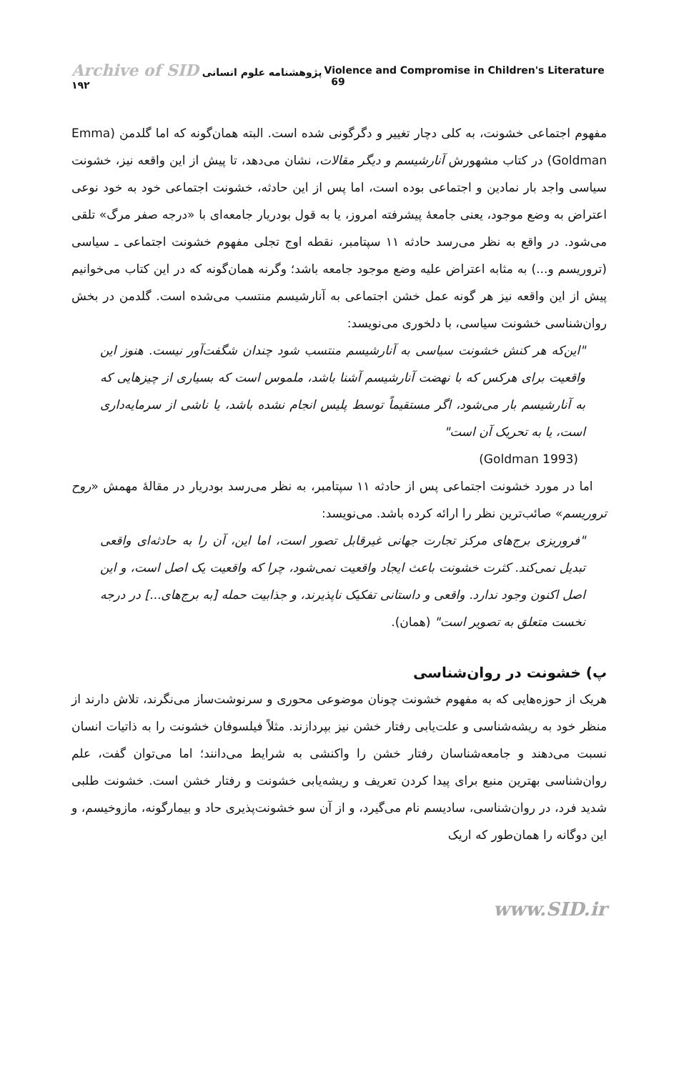Archive of SID پژوهشنامه علوم انسانی ۱۹۲ Violence and Compromise in Children's Literature 69
مفهوم اجتماعی خشونت، به کلی دچار تغییر و دگرگونی شده است. البته همان‌گونه که اما گلدمن (Emma Goldman) در کتاب مشهورش آنارشیسم و دیگر مقالات، نشان می‌دهد، تا پیش از این واقعه نیز، خشونت سیاسی واجد بار نمادین و اجتماعی بوده است، اما پس از این حادثه، خشونت اجتماعی خود به خود نوعی اعتراض به وضع موجود، یعنی جامعهٔ پیشرفته امروز، یا به قول بودریار جامعه‌ای با «درجه صفر مرگ» تلقی می‌شود. در واقع به نظر می‌رسد حادثه ۱۱ سپتامبر، نقطه اوج تجلی مفهوم خشونت اجتماعی ـ سیاسی (تروریسم و...) به مثابه اعتراض علیه وضع موجود جامعه باشد؛ وگرنه همان‌گونه که در این کتاب می‌خوانیم پیش از این واقعه نیز هر گونه عمل خشن اجتماعی به آنارشیسم منتسب می‌شده است. گلدمن در بخش روان‌شناسی خشونت سیاسی، با دلخوری می‌نویسد:
"این‌که هر کنش خشونت سیاسی به آنارشیسم منتسب شود چندان شگفت‌آور نیست. هنوز این واقعیت برای هرکس که با نهضت آنارشیسم آشنا باشد، ملموس است که بسیاری از چیزهایی که به آنارشیسم بار می‌شود، اگر مستقیماً توسط پلیس انجام نشده باشد، یا ناشی از سرمایه‌داری است، یا به تحریک آن است"
(Goldman 1993)
اما در مورد خشونت اجتماعی پس از حادثه ۱۱ سپتامبر، به نظر می‌رسد بودریار در مقالهٔ مهمش «روح تروریسم» صائب‌ترین نظر را ارائه کرده باشد. می‌نویسد:
"فروریزی برج‌های مرکز تجارت جهانی غیرقابل تصور است، اما این، آن را به حادثه‌ای واقعی تبدیل نمی‌کند. کثرت خشونت باعث ایجاد واقعیت نمی‌شود، چرا که واقعیت یک اصل است، و این اصل اکنون وجود ندارد. واقعی و داستانی تفکیک ناپذیرند، و جذابیت حمله [به برج‌های...] در درجه نخست متعلق به تصویر است" (همان).
پ) خشونت در روان‌شناسی
هریک از حوزه‌هایی که به مفهوم خشونت چونان موضوعی محوری و سرنوشت‌ساز می‌نگرند، تلاش دارند از منظر خود به ریشه‌شناسی و علت‌یابی رفتار خشن نیز بپردازند. مثلاً فیلسوفان خشونت را به ذاتیات انسان نسبت می‌دهند و جامعه‌شناسان رفتار خشن را واکنشی به شرایط می‌دانند؛ اما می‌توان گفت، علم روان‌شناسی بهترین منبع برای پیدا کردن تعریف و ریشه‌یابی خشونت و رفتار خشن است. خشونت طلبی شدید فرد، در روان‌شناسی، سادیسم نام می‌گیرد، و از آن سو خشونت‌پذیری حاد و بیمارگونه، مازوخیسم، و این دوگانه را همان‌طور که اریک
www.SID.ir